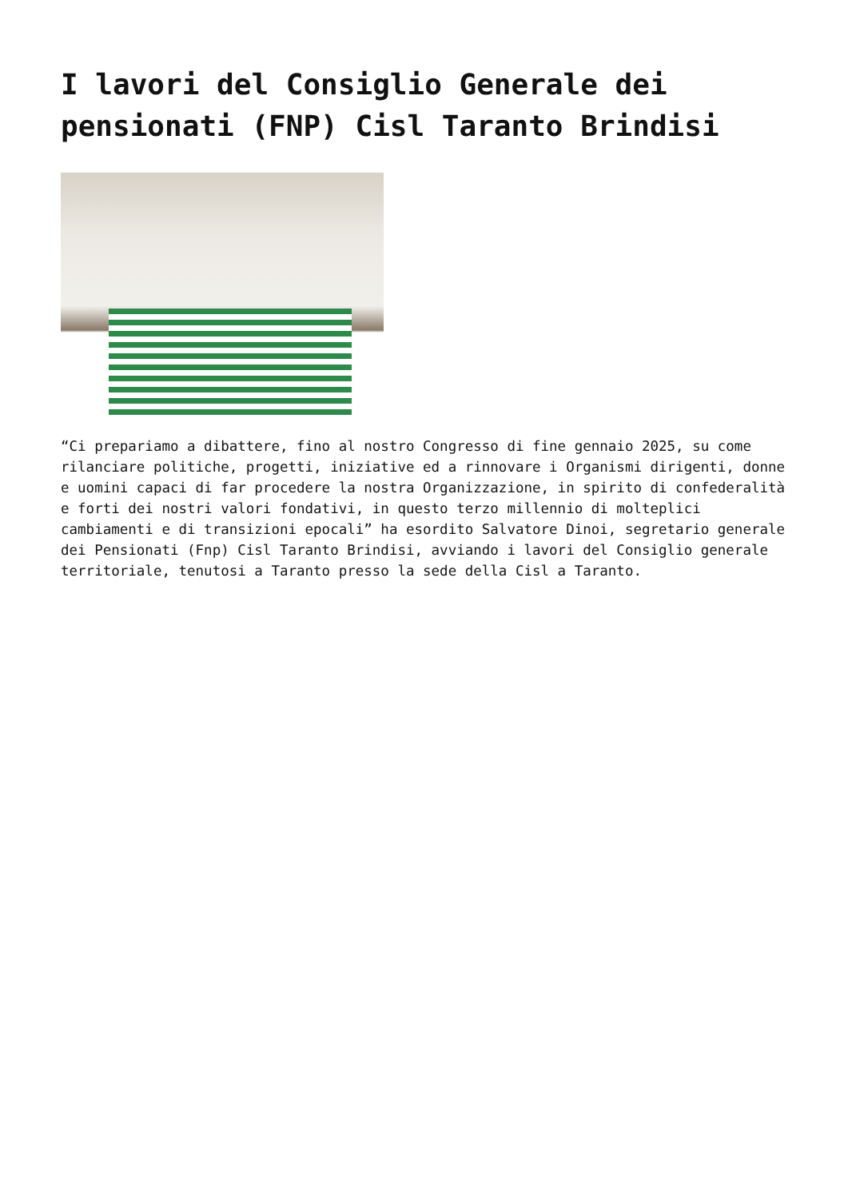I lavori del Consiglio Generale dei pensionati (FNP) Cisl Taranto Brindisi
“Ci prepariamo a dibattere, fino al nostro Congresso di fine gennaio 2025, su come rilanciare politiche, progetti, iniziative ed a rinnovare i Organismi dirigenti, donne e uomini capaci di far procedere la nostra Organizzazione, in spirito di confederalità e forti dei nostri valori fondativi, in questo terzo millennio di molteplici cambiamenti e di transizioni epocali” ha esordito Salvatore Dinoi, segretario generale dei Pensionati (Fnp) Cisl Taranto Brindisi, avviando i lavori del Consiglio generale territoriale, tenutosi a Taranto presso la sede della Cisl a Taranto.